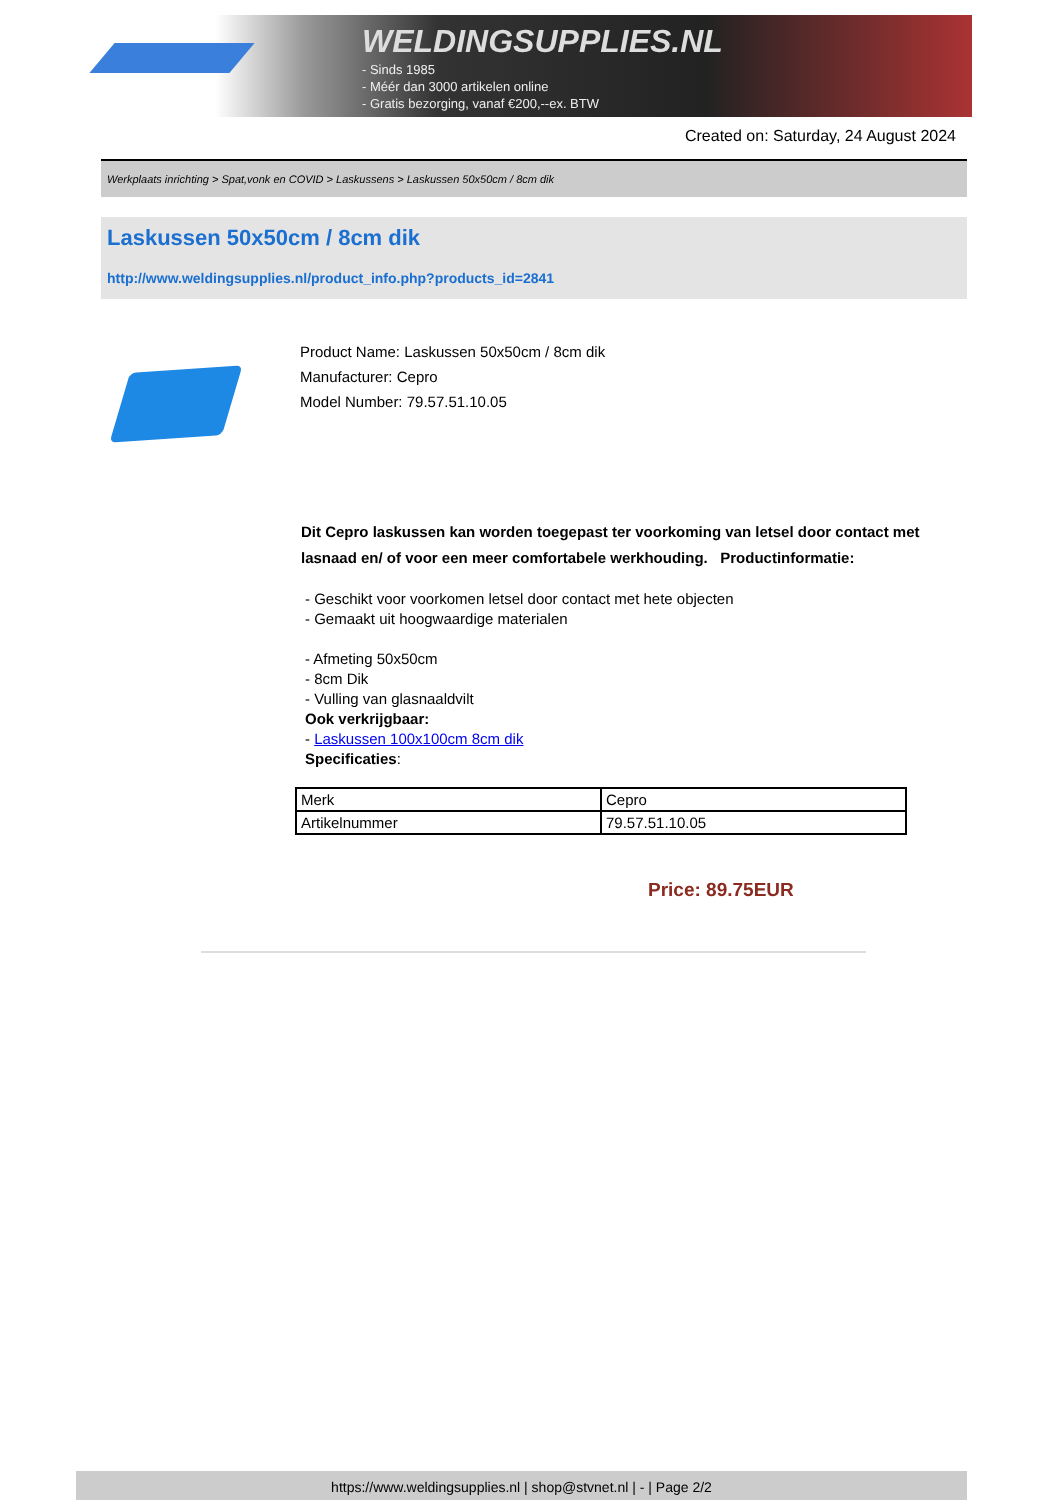WELDINGSUPPLIES.NL
- Sinds 1985
- Méér dan 3000 artikelen online
- Gratis bezorging, vanaf €200,--ex. BTW
Created on: Saturday, 24 August 2024
Werkplaats inrichting > Spat,vonk en COVID > Laskussens > Laskussen 50x50cm / 8cm dik
Laskussen 50x50cm / 8cm dik
http://www.weldingsupplies.nl/product_info.php?products_id=2841
Product Name: Laskussen 50x50cm / 8cm dik
Manufacturer: Cepro
Model Number: 79.57.51.10.05
Dit Cepro laskussen kan worden toegepast ter voorkoming van letsel door contact met lasnaad en/ of voor een meer comfortabele werkhouding. Productinformatie:
- Geschikt voor voorkomen letsel door contact met hete objecten
- Gemaakt uit hoogwaardige materialen
- Afmeting 50x50cm
- 8cm Dik
- Vulling van glasnaaldvilt
Ook verkrijgbaar:
- Laskussen 100x100cm 8cm dik
Specificaties:
| Merk | Cepro |
| Artikelnummer | 79.57.51.10.05 |
Price: 89.75EUR
https://www.weldingsupplies.nl | shop@stvnet.nl | - | Page 2/2